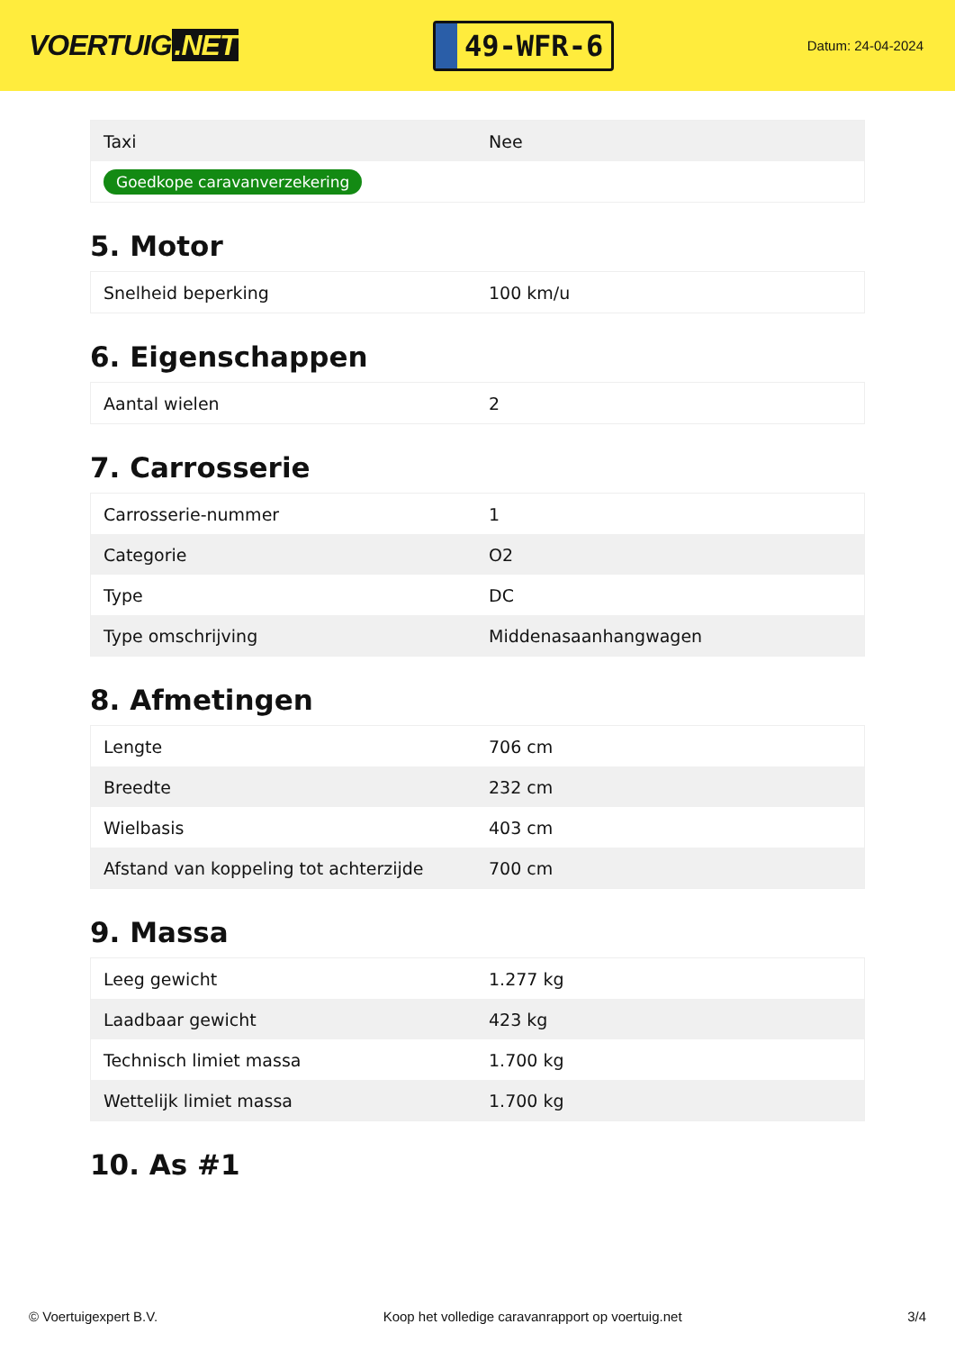VOERTUIG.NET
49-WFR-6
Datum: 24-04-2024
| Taxi | Nee |
| Goedkope caravanverzekering | |
5. Motor
| Snelheid beperking | 100 km/u |
6. Eigenschappen
| Aantal wielen | 2 |
7. Carrosserie
| Carrosserie-nummer | 1 |
| Categorie | O2 |
| Type | DC |
| Type omschrijving | Middenasaanhangwagen |
8. Afmetingen
| Lengte | 706 cm |
| Breedte | 232 cm |
| Wielbasis | 403 cm |
| Afstand van koppeling tot achterzijde | 700 cm |
9. Massa
| Leeg gewicht | 1.277 kg |
| Laadbaar gewicht | 423 kg |
| Technisch limiet massa | 1.700 kg |
| Wettelijk limiet massa | 1.700 kg |
10. As #1
© Voertuigexpert B.V. Koop het volledige caravanrapport op voertuig.net 3/4